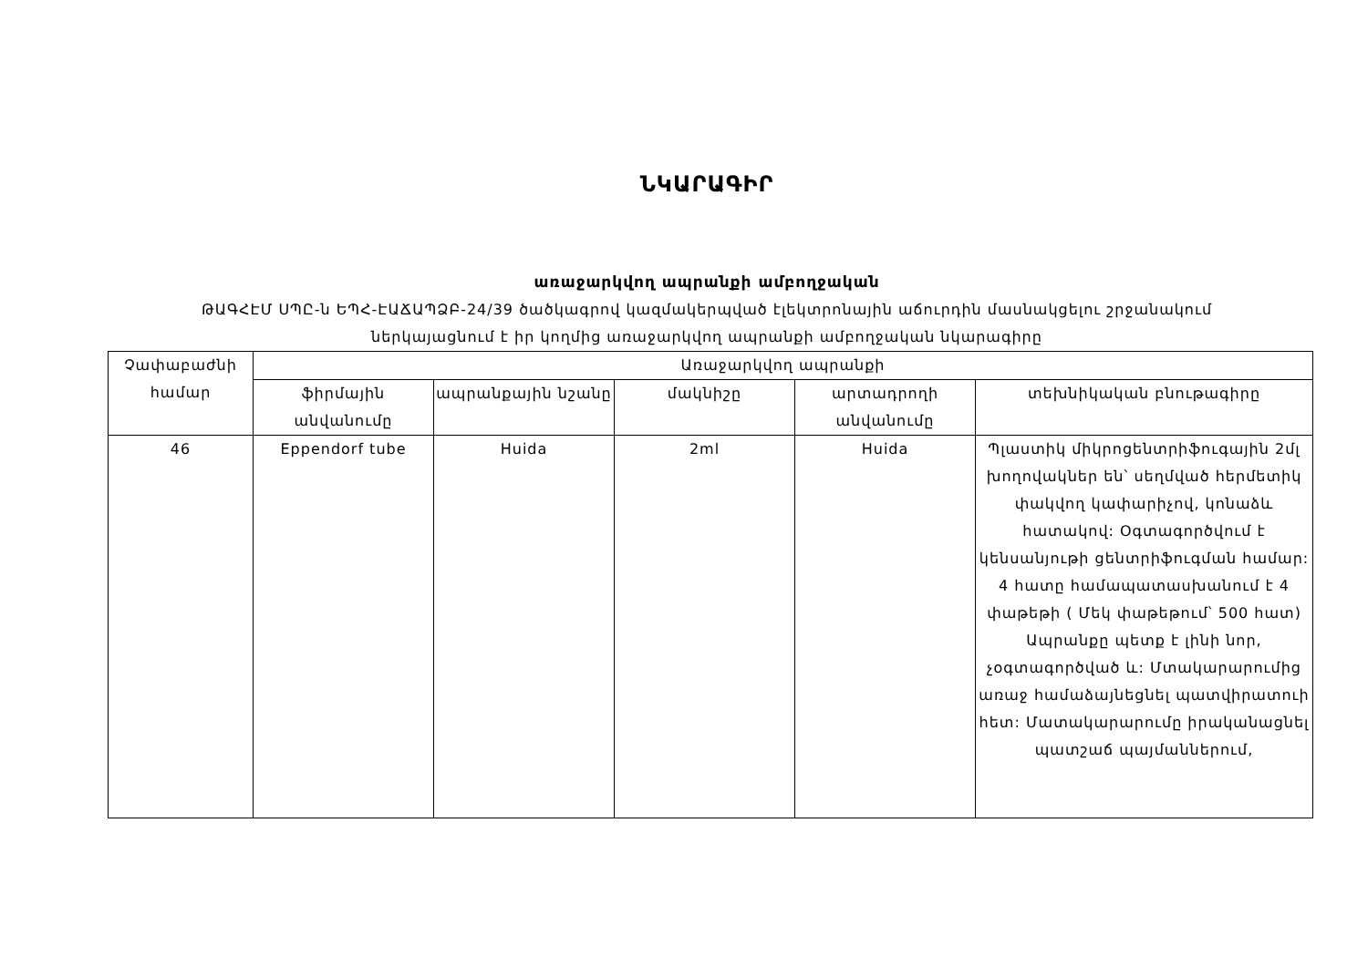ՆԿԱՐԱԳԻՐ
առաջարկվող ապրանքի ամբողջական
ԹԱԳՀԷՄ ՍՊԸ-ն ԵՊՀ-ԷԱՃԱՊՁԲ-24/39 ծածկագրով կազմակերպված էլեկտրոնային աճուրդին մասնակցելու շրջանակում
ներկայացնում է իր կողմից առաջարկվող ապրանքի ամբողջական նկարագիրը
| Չափաբաժնի համար | Առաջարկվող ապրանքի | | | | |
| --- | --- | --- | --- | --- | --- |
| | ֆիրմային անվանումը | ապրանքային նշանը | մակնիշը | արտադրողի անվանումը | տեխնիկական բնութագիրը |
| 46 | Eppendorf tube | Huida | 2ml | Huida | Պլաստիկ միկրոցենտրիֆուգային 2մլ խողովակներ են՝ սեղմված հերմետիկ փակվող կափարիչով, կոնաձև հատակով: Օգտագործվում է կենսանյութի ցենտրիֆուգման համար: 4 հատը համապատասխանում է 4 փաթեթի ( Մեկ փաթեթում՝ 500 հատ) Ապրանքը պետք է լինի նոր, չօգտագործված և: Մտակարարումից առաջ համաձայնեցնել պատվիրատուի հետ: Մատակարարումը իրականացնել պատշաճ պայմաններում, |